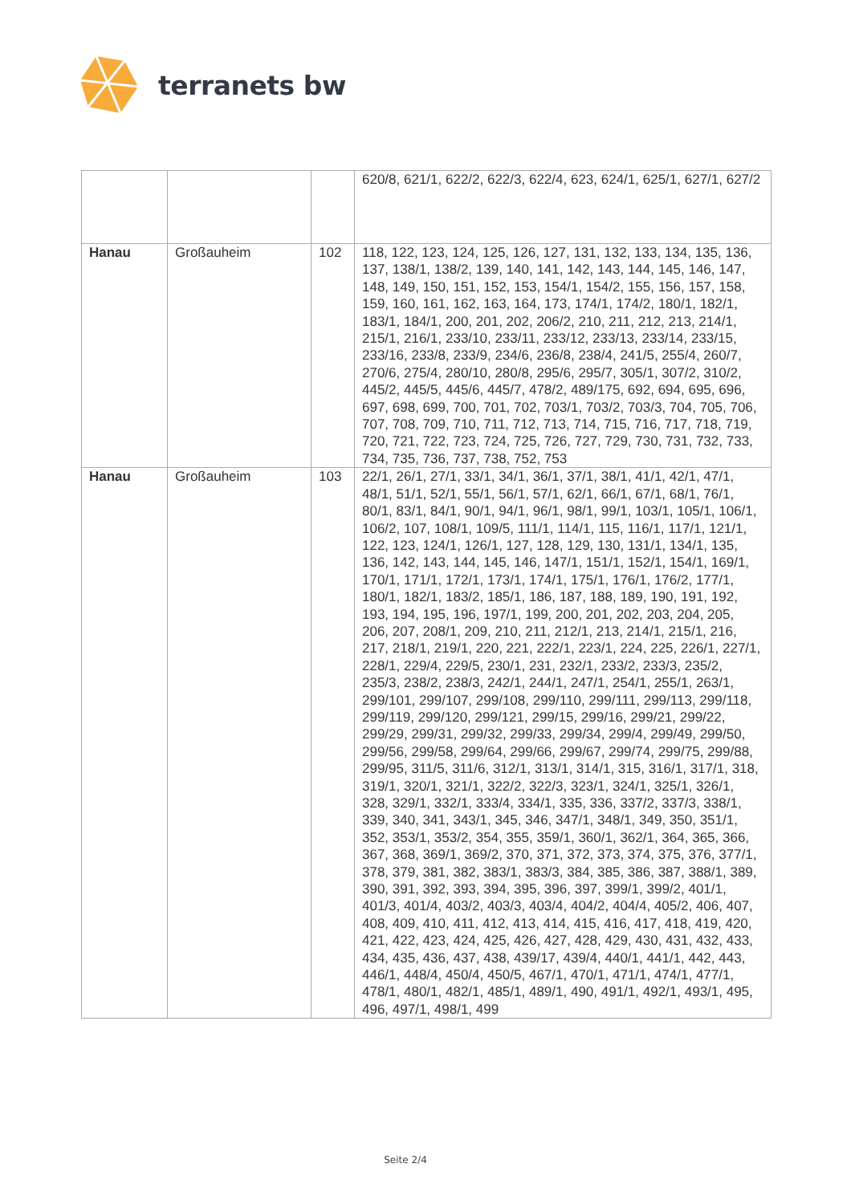terranets bw
| | | | 620/8, 621/1, 622/2, 622/3, 622/4, 623, 624/1, 625/1, 627/1, 627/2 |
| Hanau | Großauheim | 102 | 118, 122, 123, 124, 125, 126, 127, 131, 132, 133, 134, 135, 136, 137, 138/1, 138/2, 139, 140, 141, 142, 143, 144, 145, 146, 147, 148, 149, 150, 151, 152, 153, 154/1, 154/2, 155, 156, 157, 158, 159, 160, 161, 162, 163, 164, 173, 174/1, 174/2, 180/1, 182/1, 183/1, 184/1, 200, 201, 202, 206/2, 210, 211, 212, 213, 214/1, 215/1, 216/1, 233/10, 233/11, 233/12, 233/13, 233/14, 233/15, 233/16, 233/8, 233/9, 234/6, 236/8, 238/4, 241/5, 255/4, 260/7, 270/6, 275/4, 280/10, 280/8, 295/6, 295/7, 305/1, 307/2, 310/2, 445/2, 445/5, 445/6, 445/7, 478/2, 489/175, 692, 694, 695, 696, 697, 698, 699, 700, 701, 702, 703/1, 703/2, 703/3, 704, 705, 706, 707, 708, 709, 710, 711, 712, 713, 714, 715, 716, 717, 718, 719, 720, 721, 722, 723, 724, 725, 726, 727, 729, 730, 731, 732, 733, 734, 735, 736, 737, 738, 752, 753 |
| Hanau | Großauheim | 103 | 22/1, 26/1, 27/1, 33/1, 34/1, 36/1, 37/1, 38/1, 41/1, 42/1, 47/1, 48/1, 51/1, 52/1, 55/1, 56/1, 57/1, 62/1, 66/1, 67/1, 68/1, 76/1, 80/1, 83/1, 84/1, 90/1, 94/1, 96/1, 98/1, 99/1, 103/1, 105/1, 106/1, 106/2, 107, 108/1, 109/5, 111/1, 114/1, 115, 116/1, 117/1, 121/1, 122, 123, 124/1, 126/1, 127, 128, 129, 130, 131/1, 134/1, 135, 136, 142, 143, 144, 145, 146, 147/1, 151/1, 152/1, 154/1, 169/1, 170/1, 171/1, 172/1, 173/1, 174/1, 175/1, 176/1, 176/2, 177/1, 180/1, 182/1, 183/2, 185/1, 186, 187, 188, 189, 190, 191, 192, 193, 194, 195, 196, 197/1, 199, 200, 201, 202, 203, 204, 205, 206, 207, 208/1, 209, 210, 211, 212/1, 213, 214/1, 215/1, 216, 217, 218/1, 219/1, 220, 221, 222/1, 223/1, 224, 225, 226/1, 227/1, 228/1, 229/4, 229/5, 230/1, 231, 232/1, 233/2, 233/3, 235/2, 235/3, 238/2, 238/3, 242/1, 244/1, 247/1, 254/1, 255/1, 263/1, 299/101, 299/107, 299/108, 299/110, 299/111, 299/113, 299/118, 299/119, 299/120, 299/121, 299/15, 299/16, 299/21, 299/22, 299/29, 299/31, 299/32, 299/33, 299/34, 299/4, 299/49, 299/50, 299/56, 299/58, 299/64, 299/66, 299/67, 299/74, 299/75, 299/88, 299/95, 311/5, 311/6, 312/1, 313/1, 314/1, 315, 316/1, 317/1, 318, 319/1, 320/1, 321/1, 322/2, 322/3, 323/1, 324/1, 325/1, 326/1, 328, 329/1, 332/1, 333/4, 334/1, 335, 336, 337/2, 337/3, 338/1, 339, 340, 341, 343/1, 345, 346, 347/1, 348/1, 349, 350, 351/1, 352, 353/1, 353/2, 354, 355, 359/1, 360/1, 362/1, 364, 365, 366, 367, 368, 369/1, 369/2, 370, 371, 372, 373, 374, 375, 376, 377/1, 378, 379, 381, 382, 383/1, 383/3, 384, 385, 386, 387, 388/1, 389, 390, 391, 392, 393, 394, 395, 396, 397, 399/1, 399/2, 401/1, 401/3, 401/4, 403/2, 403/3, 403/4, 404/2, 404/4, 405/2, 406, 407, 408, 409, 410, 411, 412, 413, 414, 415, 416, 417, 418, 419, 420, 421, 422, 423, 424, 425, 426, 427, 428, 429, 430, 431, 432, 433, 434, 435, 436, 437, 438, 439/17, 439/4, 440/1, 441/1, 442, 443, 446/1, 448/4, 450/4, 450/5, 467/1, 470/1, 471/1, 474/1, 477/1, 478/1, 480/1, 482/1, 485/1, 489/1, 490, 491/1, 492/1, 493/1, 495, 496, 497/1, 498/1, 499 |
Seite 2/4